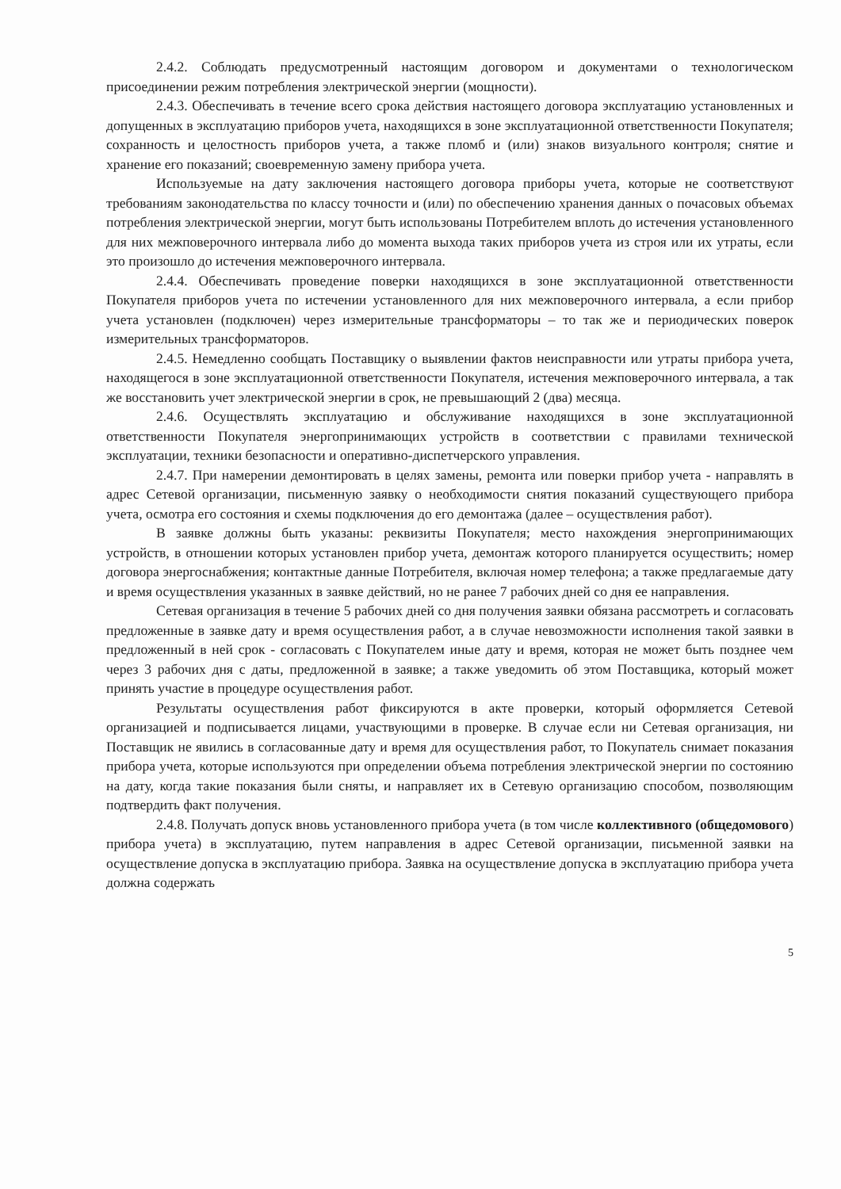2.4.2. Соблюдать предусмотренный настоящим договором и документами о технологическом присоединении режим потребления электрической энергии (мощности).
2.4.3. Обеспечивать в течение всего срока действия настоящего договора эксплуатацию установленных и допущенных в эксплуатацию приборов учета, находящихся в зоне эксплуатационной ответственности Покупателя; сохранность и целостность приборов учета, а также пломб и (или) знаков визуального контроля; снятие и хранение его показаний; своевременную замену прибора учета.
Используемые на дату заключения настоящего договора приборы учета, которые не соответствуют требованиям законодательства по классу точности и (или) по обеспечению хранения данных о почасовых объемах потребления электрической энергии, могут быть использованы Потребителем вплоть до истечения установленного для них межповерочного интервала либо до момента выхода таких приборов учета из строя или их утраты, если это произошло до истечения межповерочного интервала.
2.4.4. Обеспечивать проведение поверки находящихся в зоне эксплуатационной ответственности Покупателя приборов учета по истечении установленного для них межповерочного интервала, а если прибор учета установлен (подключен) через измерительные трансформаторы – то так же и периодических поверок измерительных трансформаторов.
2.4.5. Немедленно сообщать Поставщику о выявлении фактов неисправности или утраты прибора учета, находящегося в зоне эксплуатационной ответственности Покупателя, истечения межповерочного интервала, а так же восстановить учет электрической энергии в срок, не превышающий 2 (два) месяца.
2.4.6. Осуществлять эксплуатацию и обслуживание находящихся в зоне эксплуатационной ответственности Покупателя энергопринимающих устройств в соответствии с правилами технической эксплуатации, техники безопасности и оперативно-диспетчерского управления.
2.4.7. При намерении демонтировать в целях замены, ремонта или поверки прибор учета - направлять в адрес Сетевой организации, письменную заявку о необходимости снятия показаний существующего прибора учета, осмотра его состояния и схемы подключения до его демонтажа (далее – осуществления работ).
В заявке должны быть указаны: реквизиты Покупателя; место нахождения энергопринимающих устройств, в отношении которых установлен прибор учета, демонтаж которого планируется осуществить; номер договора энергоснабжения; контактные данные Потребителя, включая номер телефона; а также предлагаемые дату и время осуществления указанных в заявке действий, но не ранее 7 рабочих дней со дня ее направления.
Сетевая организация в течение 5 рабочих дней со дня получения заявки обязана рассмотреть и согласовать предложенные в заявке дату и время осуществления работ, а в случае невозможности исполнения такой заявки в предложенный в ней срок - согласовать с Покупателем иные дату и время, которая не может быть позднее чем через 3 рабочих дня с даты, предложенной в заявке; а также уведомить об этом Поставщика, который может принять участие в процедуре осуществления работ.
Результаты осуществления работ фиксируются в акте проверки, который оформляется Сетевой организацией и подписывается лицами, участвующими в проверке. В случае если ни Сетевая организация, ни Поставщик не явились в согласованные дату и время для осуществления работ, то Покупатель снимает показания прибора учета, которые используются при определении объема потребления электрической энергии по состоянию на дату, когда такие показания были сняты, и направляет их в Сетевую организацию способом, позволяющим подтвердить факт получения.
2.4.8. Получать допуск вновь установленного прибора учета (в том числе коллективного (общедомового) прибора учета) в эксплуатацию, путем направления в адрес Сетевой организации, письменной заявки на осуществление допуска в эксплуатацию прибора. Заявка на осуществление допуска в эксплуатацию прибора учета должна содержать
5